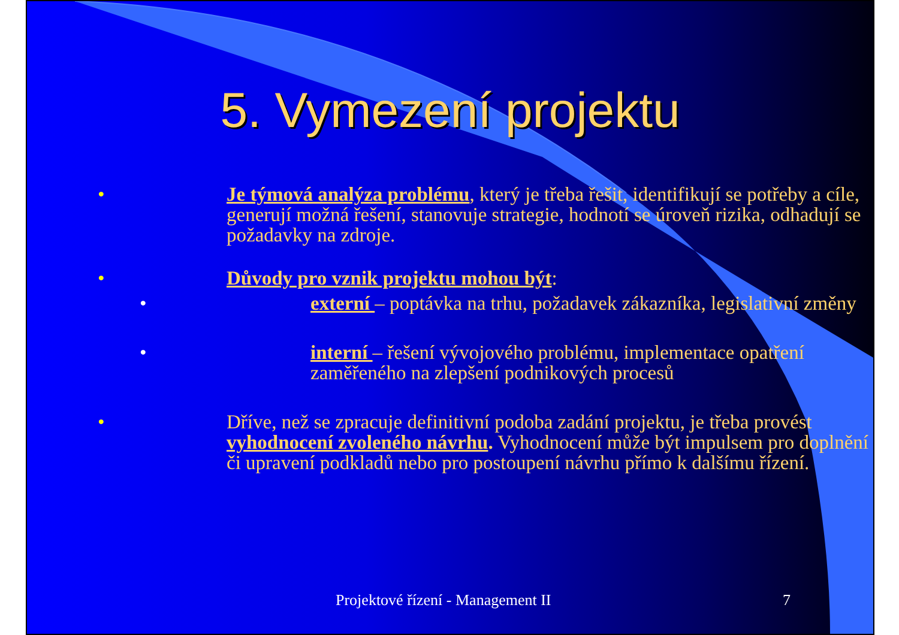5. Vymezení projektu
• Je týmová analýza problému, který je třeba řešit, identifikují se potřeby a cíle, generují možná řešení, stanovuje strategie, hodnotí se úroveň rizika, odhadují se požadavky na zdroje.
• Důvody pro vznik projektu mohou být:
• externí – poptávka na trhu, požadavek zákazníka, legislativní změny
• interní – řešení vývojového problému, implementace opatření zaměřeného na zlepšení podnikových procesů
• Dříve, než se zpracuje definitivní podoba zadání projektu, je třeba provést vyhodnocení zvoleného návrhu. Vyhodnocení může být impulsem pro doplnění či upravení podkladů nebo pro postoupení návrhu přímo k dalšímu řízení.
Projektové řízení - Management II 7